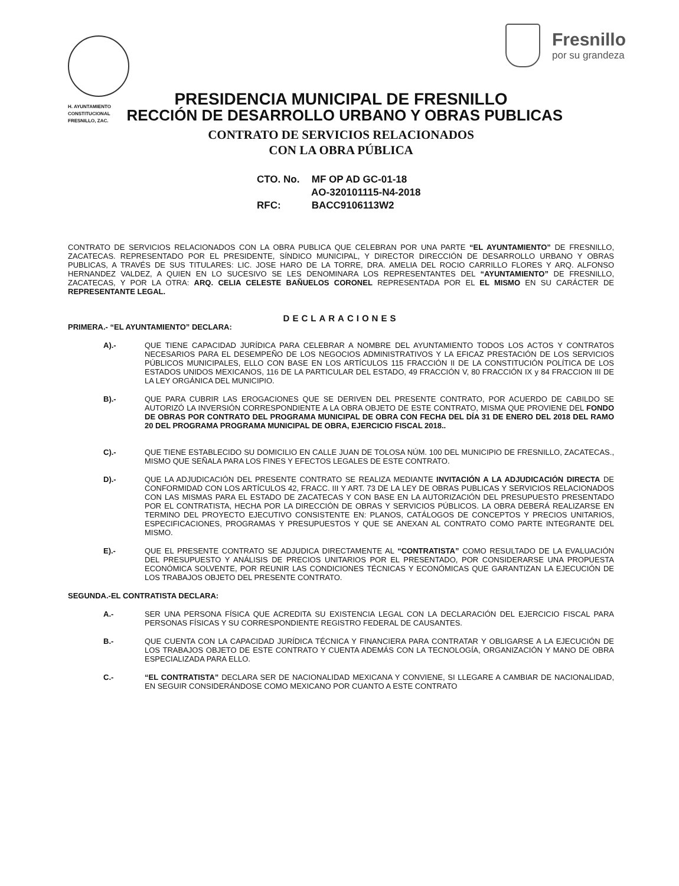Fresnillo
por su grandeza
PRESIDENCIA MUNICIPAL DE FRESNILLO
H. AYUNTAMIENTO
CONSTITUCIONAL
FRESNILLO, ZAC. RECCIÓN DE DESARROLLO URBANO Y OBRAS PUBLICAS
CONTRATO DE SERVICIOS RELACIONADOS
CON LA OBRA PÚBLICA
CTO. No. MF OP AD GC-01-18
AO-320101115-N4-2018
RFC: BACC9106113W2
CONTRATO DE SERVICIOS RELACIONADOS CON LA OBRA PUBLICA QUE CELEBRAN POR UNA PARTE “EL AYUNTAMIENTO” DE FRESNILLO, ZACATECAS. REPRESENTADO POR EL PRESIDENTE, SÍNDICO MUNICIPAL, Y DIRECTOR DIRECCIÓN DE DESARROLLO URBANO Y OBRAS PUBLICAS, A TRAVÉS DE SUS TITULARES: LIC. JOSE HARO DE LA TORRE, DRA. AMELIA DEL ROCIO CARRILLO FLORES Y ARQ. ALFONSO HERNANDEZ VALDEZ, A QUIEN EN LO SUCESIVO SE LES DENOMINARA LOS REPRESENTANTES DEL “AYUNTAMIENTO” DE FRESNILLO, ZACATECAS, Y POR LA OTRA: ARQ. CELIA CELESTE BAÑUELOS CORONEL REPRESENTADA POR EL EL MISMO EN SU CARÁCTER DE REPRESENTANTE LEGAL.
DECLARACIONES
PRIMERA.- “EL AYUNTAMIENTO” DECLARA:
A).-
QUE TIENE CAPACIDAD JURÍDICA PARA CELEBRAR A NOMBRE DEL AYUNTAMIENTO TODOS LOS ACTOS Y CONTRATOS NECESARIOS PARA EL DESEMPEÑO DE LOS NEGOCIOS ADMINISTRATIVOS Y LA EFICAZ PRESTACIÓN DE LOS SERVICIOS PÚBLICOS MUNICIPALES, ELLO CON BASE EN LOS ARTÍCULOS 115 FRACCIÓN II DE LA CONSTITUCIÓN POLÍTICA DE LOS ESTADOS UNIDOS MEXICANOS, 116 DE LA PARTICULAR DEL ESTADO, 49 FRACCIÓN V, 80 FRACCIÓN IX y 84 FRACCION III DE LA LEY ORGÁNICA DEL MUNICIPIO.
B).-
QUE PARA CUBRIR LAS EROGACIONES QUE SE DERIVEN DEL PRESENTE CONTRATO, POR ACUERDO DE CABILDO SE AUTORIZÓ LA INVERSIÓN CORRESPONDIENTE A LA OBRA OBJETO DE ESTE CONTRATO, MISMA QUE PROVIENE DEL FONDO DE OBRAS POR CONTRATO DEL PROGRAMA MUNICIPAL DE OBRA CON FECHA DEL DÍA 31 DE ENERO DEL 2018 DEL RAMO 20 DEL PROGRAMA PROGRAMA MUNICIPAL DE OBRA, EJERCICIO FISCAL 2018..
C).-
QUE TIENE ESTABLECIDO SU DOMICILIO EN CALLE JUAN DE TOLOSA NÚM. 100 DEL MUNICIPIO DE FRESNILLO, ZACATECAS., MISMO QUE SEÑALA PARA LOS FINES Y EFECTOS LEGALES DE ESTE CONTRATO.
D).-
QUE LA ADJUDICACIÓN DEL PRESENTE CONTRATO SE REALIZA MEDIANTE INVITACIÓN A LA ADJUDICACIÓN DIRECTA DE CONFORMIDAD CON LOS ARTÍCULOS 42, FRACC. III Y ART. 73 DE LA LEY DE OBRAS PUBLICAS Y SERVICIOS RELACIONADOS CON LAS MISMAS PARA EL ESTADO DE ZACATECAS Y CON BASE EN LA AUTORIZACIÓN DEL PRESUPUESTO PRESENTADO POR EL CONTRATISTA, HECHA POR LA DIRECCIÓN DE OBRAS Y SERVICIOS PÚBLICOS. LA OBRA DEBERÁ REALIZARSE EN TERMINO DEL PROYECTO EJECUTIVO CONSISTENTE EN: PLANOS, CATÁLOGOS DE CONCEPTOS Y PRECIOS UNITARIOS, ESPECIFICACIONES, PROGRAMAS Y PRESUPUESTOS Y QUE SE ANEXAN AL CONTRATO COMO PARTE INTEGRANTE DEL MISMO.
E).-
QUE EL PRESENTE CONTRATO SE ADJUDICA DIRECTAMENTE AL “CONTRATISTA” COMO RESULTADO DE LA EVALUACIÓN DEL PRESUPUESTO Y ANÁLISIS DE PRECIOS UNITARIOS POR EL PRESENTADO, POR CONSIDERARSE UNA PROPUESTA ECONÓMICA SOLVENTE, POR REUNIR LAS CONDICIONES TÉCNICAS Y ECONÓMICAS QUE GARANTIZAN LA EJECUCIÓN DE LOS TRABAJOS OBJETO DEL PRESENTE CONTRATO.
SEGUNDA.-EL CONTRATISTA DECLARA:
A.-
SER UNA PERSONA FÍSICA QUE ACREDITA SU EXISTENCIA LEGAL CON LA DECLARACIÓN DEL EJERCICIO FISCAL PARA PERSONAS FÍSICAS Y SU CORRESPONDIENTE REGISTRO FEDERAL DE CAUSANTES.
B.-
QUE CUENTA CON LA CAPACIDAD JURÍDICA TÉCNICA Y FINANCIERA PARA CONTRATAR Y OBLIGARSE A LA EJECUCIÓN DE LOS TRABAJOS OBJETO DE ESTE CONTRATO Y CUENTA ADEMÁS CON LA TECNOLOGÍA, ORGANIZACIÓN Y MANO DE OBRA ESPECIALIZADA PARA ELLO.
C.-
“EL CONTRATISTA” DECLARA SER DE NACIONALIDAD MEXICANA Y CONVIENE, SI LLEGARE A CAMBIAR DE NACIONALIDAD, EN SEGUIR CONSIDERÁNDOSE COMO MEXICANO POR CUANTO A ESTE CONTRATO